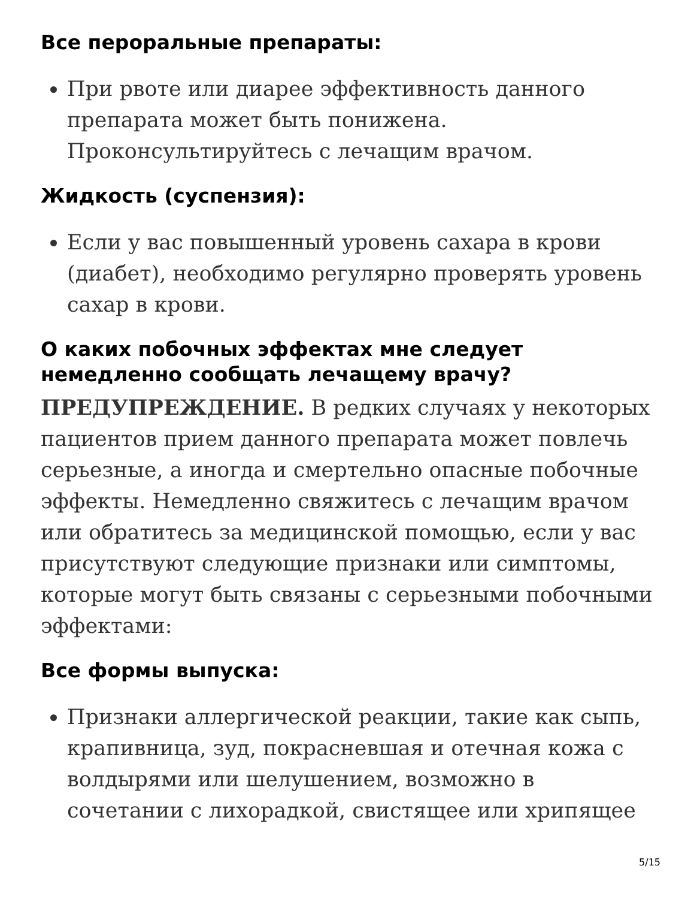Все пероральные препараты:
При рвоте или диарее эффективность данного препарата может быть понижена. Проконсультируйтесь с лечащим врачом.
Жидкость (суспензия):
Если у вас повышенный уровень сахара в крови (диабет), необходимо регулярно проверять уровень сахар в крови.
О каких побочных эффектах мне следует немедленно сообщать лечащему врачу?
ПРЕДУПРЕЖДЕНИЕ. В редких случаях у некоторых пациентов прием данного препарата может повлечь серьезные, а иногда и смертельно опасные побочные эффекты. Немедленно свяжитесь с лечащим врачом или обратитесь за медицинской помощью, если у вас присутствуют следующие признаки или симптомы, которые могут быть связаны с серьезными побочными эффектами:
Все формы выпуска:
Признаки аллергической реакции, такие как сыпь, крапивница, зуд, покрасневшая и отечная кожа с волдырями или шелушением, возможно в сочетании с лихорадкой, свистящее или хрипящее
5/15